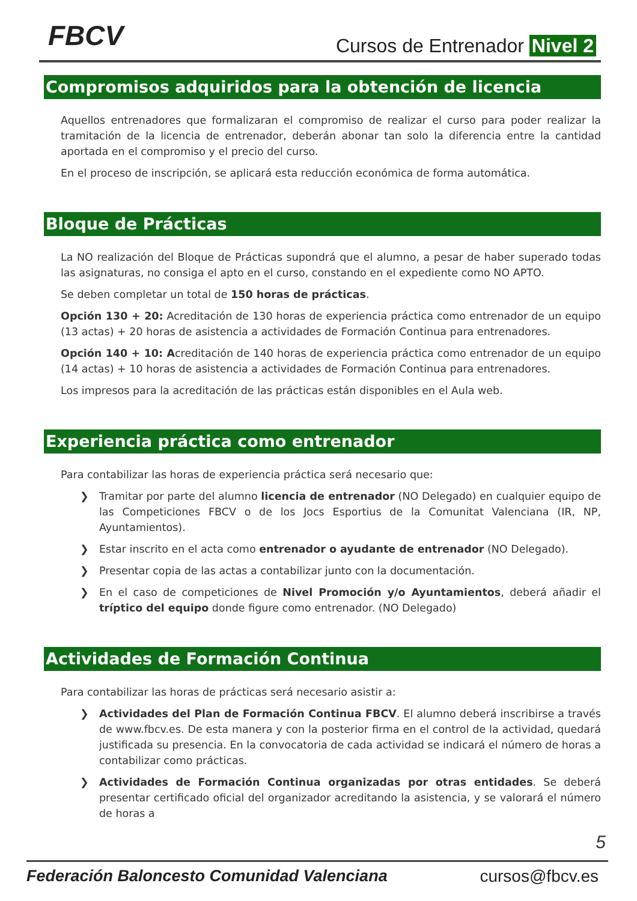FBCV Cursos de Entrenador Nivel 2
Compromisos adquiridos para la obtención de licencia
Aquellos entrenadores que formalizaran el compromiso de realizar el curso para poder realizar la tramitación de la licencia de entrenador, deberán abonar tan solo la diferencia entre la cantidad aportada en el compromiso y el precio del curso.
En el proceso de inscripción, se aplicará esta reducción económica de forma automática.
Bloque de Prácticas
La NO realización del Bloque de Prácticas supondrá que el alumno, a pesar de haber superado todas las asignaturas, no consiga el apto en el curso, constando en el expediente como NO APTO.
Se deben completar un total de 150 horas de prácticas.
Opción 130 + 20: Acreditación de 130 horas de experiencia práctica como entrenador de un equipo (13 actas) + 20 horas de asistencia a actividades de Formación Continua para entrenadores.
Opción 140 + 10: Acreditación de 140 horas de experiencia práctica como entrenador de un equipo (14 actas) + 10 horas de asistencia a actividades de Formación Continua para entrenadores.
Los impresos para la acreditación de las prácticas están disponibles en el Aula web.
Experiencia práctica como entrenador
Para contabilizar las horas de experiencia práctica será necesario que:
❯ Tramitar por parte del alumno licencia de entrenador (NO Delegado) en cualquier equipo de las Competiciones FBCV o de los Jocs Esportius de la Comunitat Valenciana (IR, NP, Ayuntamientos).
❯ Estar inscrito en el acta como entrenador o ayudante de entrenador (NO Delegado).
❯ Presentar copia de las actas a contabilizar junto con la documentación.
❯ En el caso de competiciones de Nivel Promoción y/o Ayuntamientos, deberá añadir el tríptico del equipo donde figure como entrenador. (NO Delegado)
Actividades de Formación Continua
Para contabilizar las horas de prácticas será necesario asistir a:
❯ Actividades del Plan de Formación Continua FBCV. El alumno deberá inscribirse a través de www.fbcv.es. De esta manera y con la posterior firma en el control de la actividad, quedará justificada su presencia. En la convocatoria de cada actividad se indicará el número de horas a contabilizar como prácticas.
❯ Actividades de Formación Continua organizadas por otras entidades. Se deberá presentar certificado oficial del organizador acreditando la asistencia, y se valorará el número de horas a
5
Federación Baloncesto Comunidad Valenciana cursos@fbcv.es